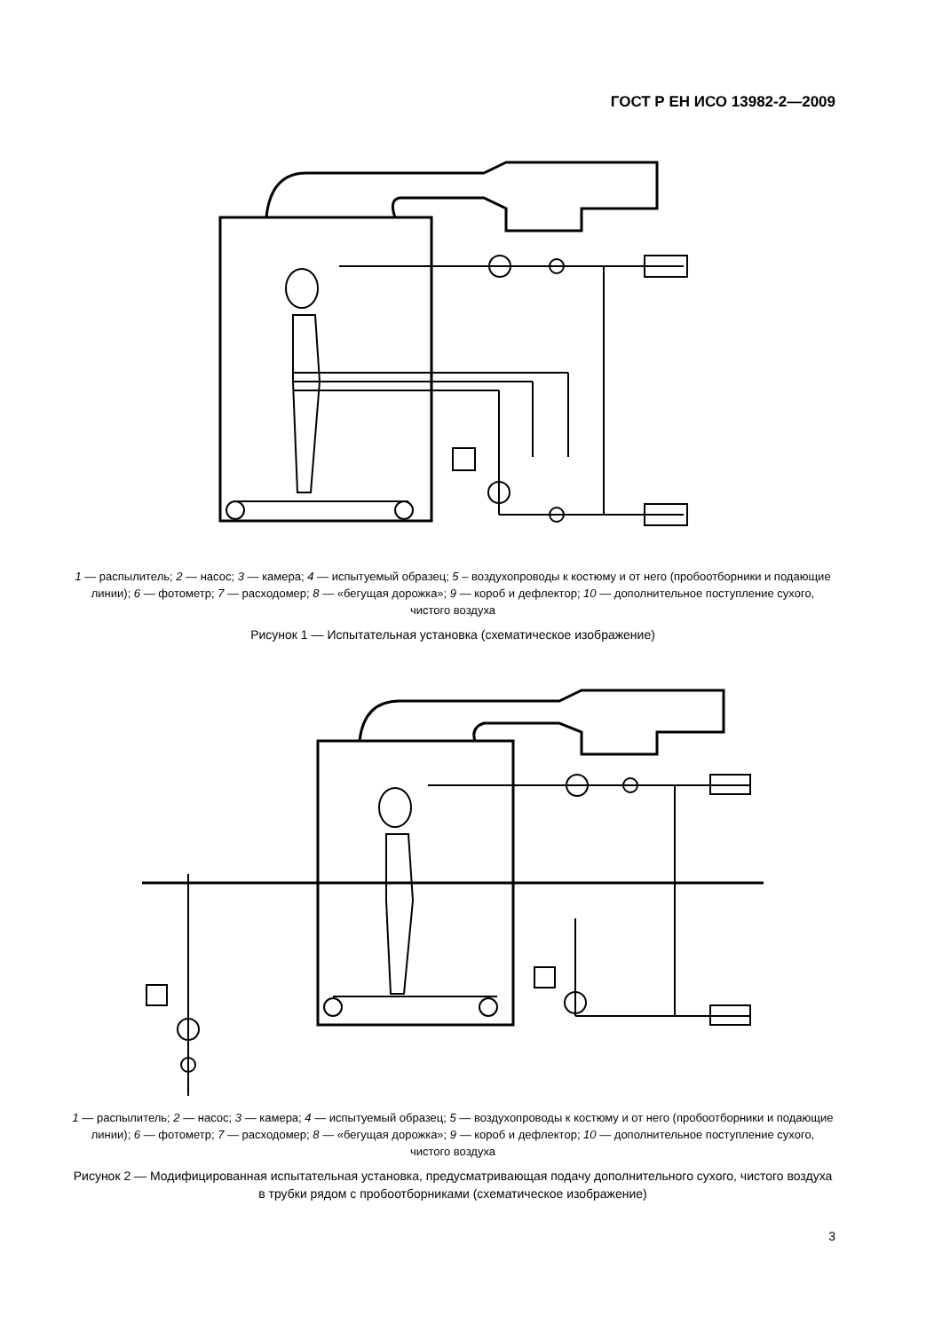ГОСТ Р ЕН ИСО 13982-2—2009
1 — распылитель; 2 — насос; 3 — камера; 4 — испытуемый образец; 5 – воздухопроводы к костюму и от него (пробоотборники и подающие линии); 6 — фотометр; 7 — расходомер; 8 — «бегущая дорожка»; 9 — короб и дефлектор; 10 — дополнительное поступление сухого, чистого воздуха
Рисунок 1 — Испытательная установка (схематическое изображение)
1 — распылитель; 2 — насос; 3 — камера; 4 — испытуемый образец; 5 — воздухопроводы к костюму и от него (пробоотборники и подающие линии); 6 — фотометр; 7 — расходомер; 8 — «бегущая дорожка»; 9 — короб и дефлектор; 10 — дополнительное поступление сухого, чистого воздуха
Рисунок 2 — Модифицированная испытательная установка, предусматривающая подачу дополнительного сухого, чистого воздуха в трубки рядом с пробоотборниками (схематическое изображение)
3